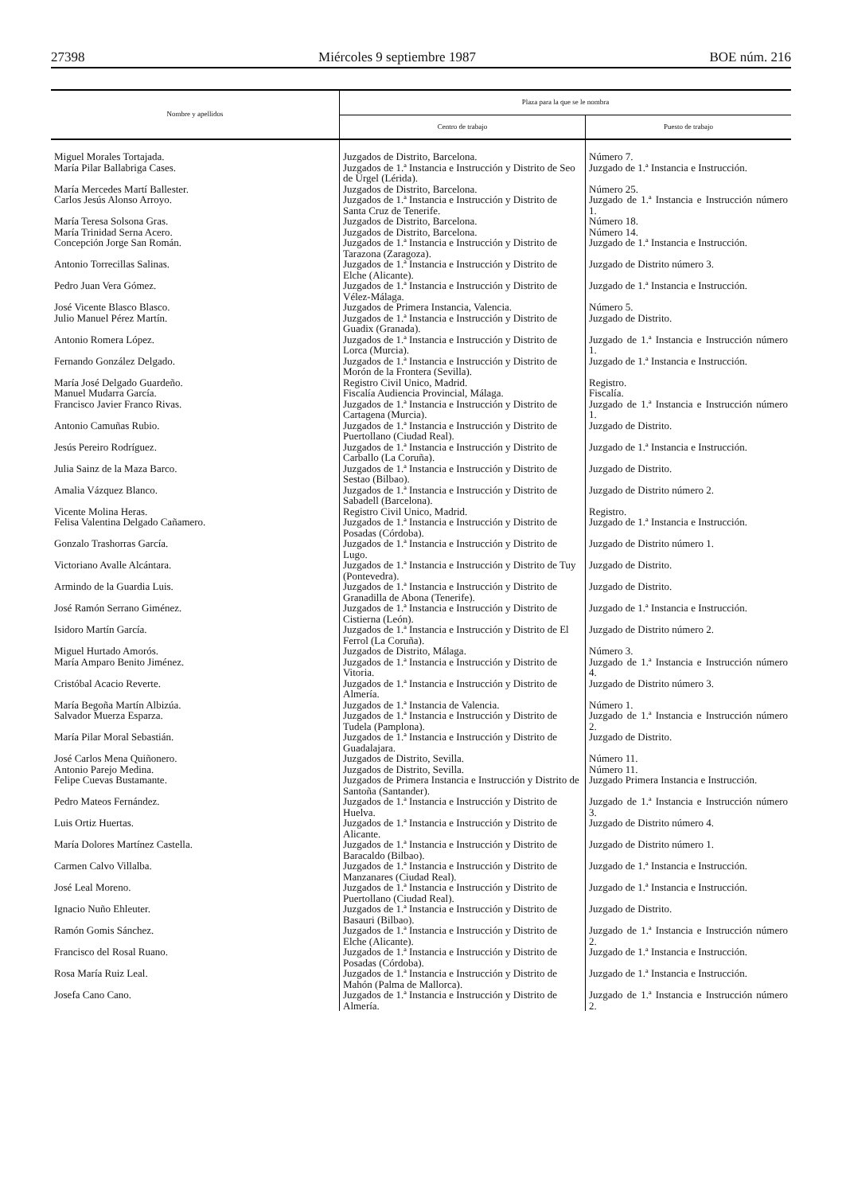27398 Miércoles 9 septiembre 1987 BOE núm. 216
| Nombre y apellidos | Plaza para la que se le nombra | |
| --- | --- | --- |
| | Centro de trabajo | Puesto de trabajo |
| Miguel Morales Tortajada. | Juzgados de Distrito, Barcelona. | Número 7. |
| María Pilar Ballabriga Cases. | Juzgados de 1.ª Instancia e Instrucción y Distrito de Seo de Urgel (Lérida). | Juzgado de 1.ª Instancia e Instrucción. |
| María Mercedes Martí Ballester. | Juzgados de Distrito, Barcelona. | Número 25. |
| Carlos Jesús Alonso Arroyo. | Juzgados de 1.ª Instancia e Instrucción y Distrito de Santa Cruz de Tenerife. | Juzgado de 1.ª Instancia e Instrucción número 1. |
| María Teresa Solsona Gras. | Juzgados de Distrito, Barcelona. | Número 18. |
| María Trinidad Serna Acero. | Juzgados de Distrito, Barcelona. | Número 14. |
| Concepción Jorge San Román. | Juzgados de 1.ª Instancia e Instrucción y Distrito de Tarazona (Zaragoza). | Juzgado de 1.ª Instancia e Instrucción. |
| Antonio Torrecillas Salinas. | Juzgados de 1.ª Instancia e Instrucción y Distrito de Elche (Alicante). | Juzgado de Distrito número 3. |
| Pedro Juan Vera Gómez. | Juzgados de 1.ª Instancia e Instrucción y Distrito de Vélez-Málaga. | Juzgado de 1.ª Instancia e Instrucción. |
| José Vicente Blasco Blasco. | Juzgados de Primera Instancia, Valencia. | Número 5. |
| Julio Manuel Pérez Martín. | Juzgados de 1.ª Instancia e Instrucción y Distrito de Guadix (Granada). | Juzgado de Distrito. |
| Antonio Romera López. | Juzgados de 1.ª Instancia e Instrucción y Distrito de Lorca (Murcia). | Juzgado de 1.ª Instancia e Instrucción número 1. |
| Fernando González Delgado. | Juzgados de 1.ª Instancia e Instrucción y Distrito de Morón de la Frontera (Sevilla). | Juzgado de 1.ª Instancia e Instrucción. |
| María José Delgado Guardeño. | Registro Civil Unico, Madrid. | Registro. |
| Manuel Mudarra García. | Fiscalía Audiencia Provincial, Málaga. | Fiscalía. |
| Francisco Javier Franco Rivas. | Juzgados de 1.ª Instancia e Instrucción y Distrito de Cartagena (Murcia). | Juzgado de 1.ª Instancia e Instrucción número 1. |
| Antonio Camuñas Rubio. | Juzgados de 1.ª Instancia e Instrucción y Distrito de Puertollano (Ciudad Real). | Juzgado de Distrito. |
| Jesús Pereiro Rodríguez. | Juzgados de 1.ª Instancia e Instrucción y Distrito de Carballo (La Coruña). | Juzgado de 1.ª Instancia e Instrucción. |
| Julia Sainz de la Maza Barco. | Juzgados de 1.ª Instancia e Instrucción y Distrito de Sestao (Bilbao). | Juzgado de Distrito. |
| Amalia Vázquez Blanco. | Juzgados de 1.ª Instancia e Instrucción y Distrito de Sabadell (Barcelona). | Juzgado de Distrito número 2. |
| Vicente Molina Heras. | Registro Civil Unico, Madrid. | Registro. |
| Felisa Valentina Delgado Cañamero. | Juzgados de 1.ª Instancia e Instrucción y Distrito de Posadas (Córdoba). | Juzgado de 1.ª Instancia e Instrucción. |
| Gonzalo Trashorras García. | Juzgados de 1.ª Instancia e Instrucción y Distrito de Lugo. | Juzgado de Distrito número 1. |
| Victoriano Avalle Alcántara. | Juzgados de 1.ª Instancia e Instrucción y Distrito de Tuy (Pontevedra). | Juzgado de Distrito. |
| Armindo de la Guardia Luis. | Juzgados de 1.ª Instancia e Instrucción y Distrito de Granadilla de Abona (Tenerife). | Juzgado de Distrito. |
| José Ramón Serrano Giménez. | Juzgados de 1.ª Instancia e Instrucción y Distrito de Cistierna (León). | Juzgado de 1.ª Instancia e Instrucción. |
| Isidoro Martín García. | Juzgados de 1.ª Instancia e Instrucción y Distrito de El Ferrol (La Coruña). | Juzgado de Distrito número 2. |
| Miguel Hurtado Amorós. | Juzgados de Distrito, Málaga. | Número 3. |
| María Amparo Benito Jiménez. | Juzgados de 1.ª Instancia e Instrucción y Distrito de Vitoria. | Juzgado de 1.ª Instancia e Instrucción número 4. |
| Cristóbal Acacio Reverte. | Juzgados de 1.ª Instancia e Instrucción y Distrito de Almería. | Juzgado de Distrito número 3. |
| María Begoña Martín Albizúa. | Juzgados de 1.ª Instancia de Valencia. | Número 1. |
| Salvador Muerza Esparza. | Juzgados de 1.ª Instancia e Instrucción y Distrito de Tudela (Pamplona). | Juzgado de 1.ª Instancia e Instrucción número 2. |
| María Pilar Moral Sebastián. | Juzgados de 1.ª Instancia e Instrucción y Distrito de Guadalajara. | Juzgado de Distrito. |
| José Carlos Mena Quiñonero. | Juzgados de Distrito, Sevilla. | Número 11. |
| Antonio Parejo Medina. | Juzgados de Distrito, Sevilla. | Número 11. |
| Felipe Cuevas Bustamante. | Juzgados de Primera Instancia e Instrucción y Distrito de Santoña (Santander). | Juzgado Primera Instancia e Instrucción. |
| Pedro Mateos Fernández. | Juzgados de 1.ª Instancia e Instrucción y Distrito de Huelva. | Juzgado de 1.ª Instancia e Instrucción número 3. |
| Luis Ortiz Huertas. | Juzgados de 1.ª Instancia e Instrucción y Distrito de Alicante. | Juzgado de Distrito número 4. |
| María Dolores Martínez Castella. | Juzgados de 1.ª Instancia e Instrucción y Distrito de Baracaldo (Bilbao). | Juzgado de Distrito número 1. |
| Carmen Calvo Villalba. | Juzgados de 1.ª Instancia e Instrucción y Distrito de Manzanares (Ciudad Real). | Juzgado de 1.ª Instancia e Instrucción. |
| José Leal Moreno. | Juzgados de 1.ª Instancia e Instrucción y Distrito de Puertollano (Ciudad Real). | Juzgado de 1.ª Instancia e Instrucción. |
| Ignacio Nuño Ehleuter. | Juzgados de 1.ª Instancia e Instrucción y Distrito de Basauri (Bilbao). | Juzgado de Distrito. |
| Ramón Gomis Sánchez. | Juzgados de 1.ª Instancia e Instrucción y Distrito de Elche (Alicante). | Juzgado de 1.ª Instancia e Instrucción número 2. |
| Francisco del Rosal Ruano. | Juzgados de 1.ª Instancia e Instrucción y Distrito de Posadas (Córdoba). | Juzgado de 1.ª Instancia e Instrucción. |
| Rosa María Ruiz Leal. | Juzgados de 1.ª Instancia e Instrucción y Distrito de Mahón (Palma de Mallorca). | Juzgado de 1.ª Instancia e Instrucción. |
| Josefa Cano Cano. | Juzgados de 1.ª Instancia e Instrucción y Distrito de Almería. | Juzgado de 1.ª Instancia e Instrucción número 2. |